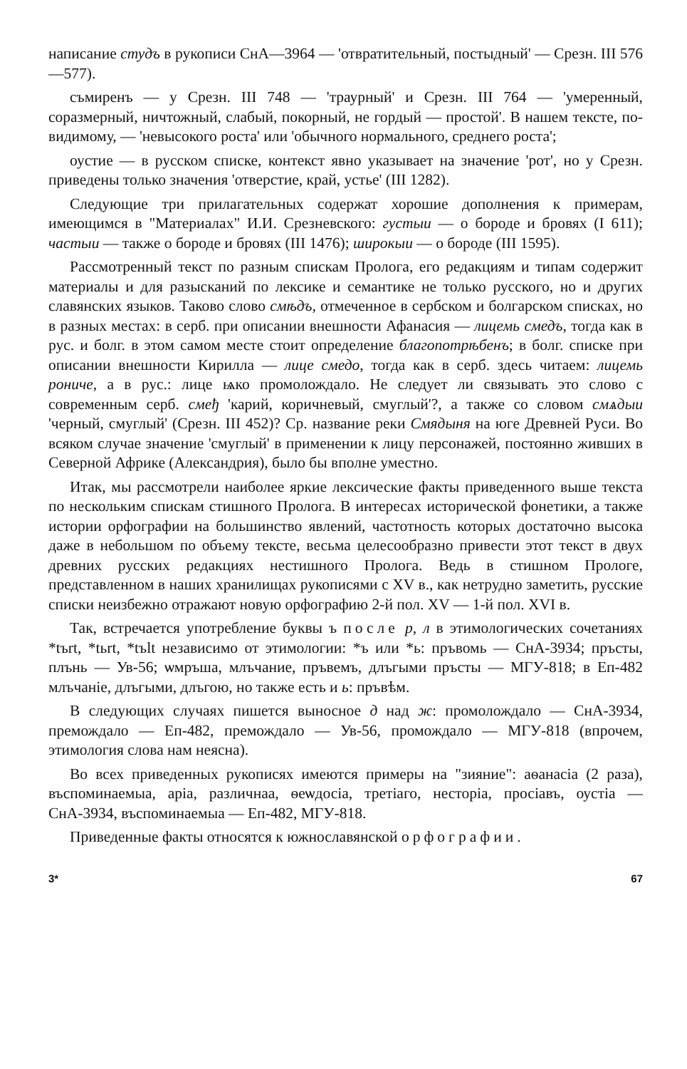написание студъ в рукописи СнА—3964 — 'отвратительный, постыдный' — Срезн. III 576—577).
съмиренъ — у Срезн. III 748 — 'траурный' и Срезн. III 764 — 'умеренный, соразмерный, ничтожный, слабый, покорный, не гордый — простой'. В нашем тексте, по-видимому, — 'невысокого роста' или 'обычного нормального, среднего роста';
оустие — в русском списке, контекст явно указывает на значение 'рот', но у Срезн. приведены только значения 'отверстие, край, устье' (III 1282).
Следующие три прилагательных содержат хорошие дополнения к примерам, имеющимся в "Материалах" И.И. Срезневского: густыи — о бороде и бровях (I 611); частыи — также о бороде и бровях (III 1476); широкыи — о бороде (III 1595).
Рассмотренный текст по разным спискам Пролога, его редакциям и типам содержит материалы и для разысканий по лексике и семантике не только русского, но и других славянских языков. Таково слово смѣдъ, отмеченное в сербском и болгарском списках, но в разных местах: в серб. при описании внешности Афанасия — лицемь смедъ, тогда как в рус. и болг. в этом самом месте стоит определение благопотрѣбенъ; в болг. списке при описании внешности Кирилла — лице смедо, тогда как в серб. здесь читаем: лицемь poниче, а в рус.: лице ѩко промолождало. Не следует ли связывать это слово с современным серб. смеђ 'карий, коричневый, смуглый'?, а также со словом смѧдыи 'черный, смуглый' (Срезн. III 452)? Ср. название реки Смядыня на юге Древней Руси. Во всяком случае значение 'смуглый' в применении к лицу персонажей, постоянно живших в Северной Африке (Александрия), было бы вполне уместно.
Итак, мы рассмотрели наиболее яркие лексические факты приведенного выше текста по нескольким спискам стишного Пролога. В интересах исторической фонетики, а также истории орфографии на большинство явлений, частотность которых достаточно высока даже в небольшом по объему тексте, весьма целесообразно привести этот текст в двух древних русских редакциях нестишного Пролога. Ведь в стишном Прологе, представленном в наших хранилищах рукописями с XV в., как нетрудно заметить, русские списки неизбежно отражают новую орфографию 2-й пол. XV — 1-й пол. XVI в.
Так, встречается употребление буквы ъ после р, л в этимологических сочетаниях *tъrt, *tьrt, *tъlt независимо от этимологии: *ъ или *ь: пръвомь — СнА-3934; пръсты, плънь — Ув-56; ѡмръша, млъчание, пръвемъ, длъгыми пръсты — МГУ-818; в Еп-482 млъчаніе, длъгыми, длъгою, но также есть и ь: пръвѣм.
В следующих случаях пишется выносное д над ж: промолождало — СнА-3934, премождало — Еп-482, премождало — Ув-56, промождало — МГУ-818 (впрочем, этимология слова нам неясна).
Во всех приведенных рукописях имеются примеры на "зияние": аѳанасіа (2 раза), въспоминаемыа, аріа, различнаа, ѳеѡдосіа, третіаго, несторіа, просіавъ, оустіа — СнА-3934, въспоминаемыа — Еп-482, МГУ-818.
Приведенные факты относятся к южнославянской орфографии.
3* 67